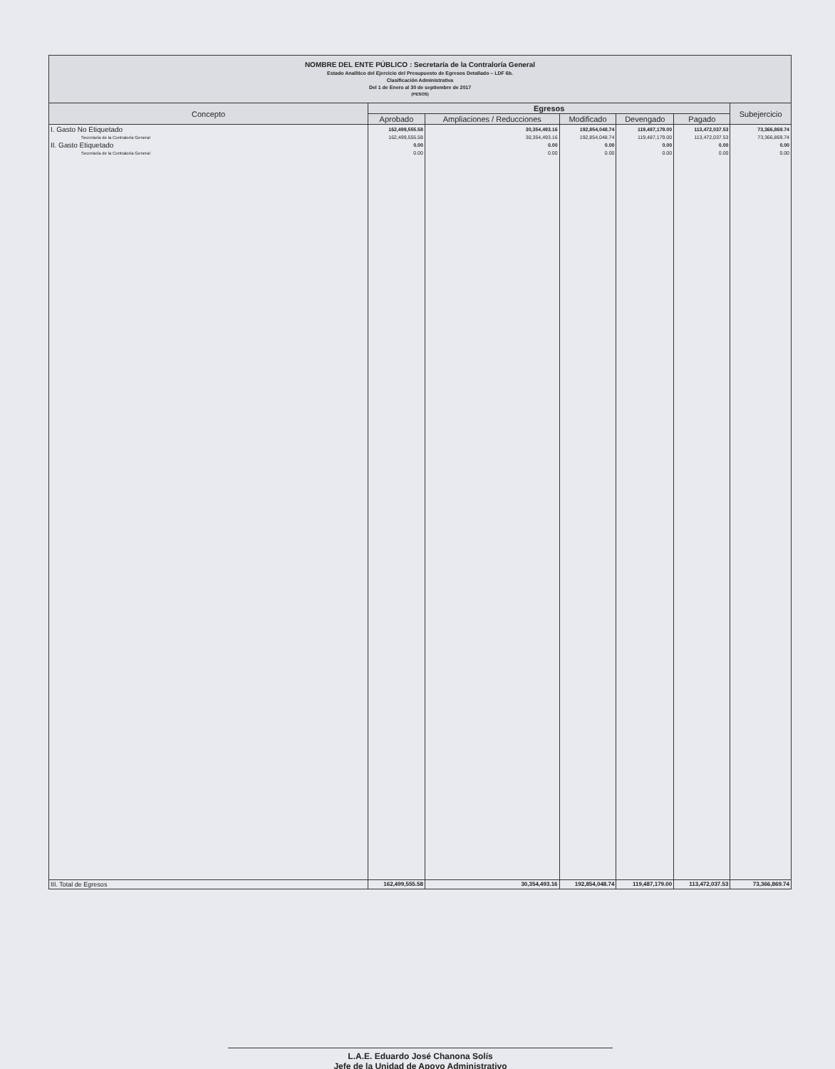NOMBRE DEL ENTE PÚBLICO : Secretaría de la Contraloría General
Estado Analítico del Ejercicio del Presupuesto de Egresos Detallado – LDF 6b.
Clasificación Administrativa
Del 1 de Enero al 30 de septiembre de 2017
(PESOS)
| Concepto | Egresos | | | | | Subejercicio |
| --- | --- | --- | --- | --- | --- | --- |
| | Aprobado | Ampliaciones / Reducciones | Modificado | Devengado | Pagado | |
| I. Gasto No Etiquetado | 162,499,555.58 | 30,354,493.16 | 192,854,048.74 | 119,487,179.00 | 113,472,037.53 | 73,366,869.74 |
| Secretaría de la Contraloría General | 162,499,555.58 | 30,354,493.16 | 192,854,048.74 | 119,487,179.00 | 113,472,037.53 | 73,366,869.74 |
| II. Gasto Etiquetado | 0.00 | 0.00 | 0.00 | 0.00 | 0.00 | 0.00 |
| Secretaría de la Contraloría General | 0.00 | 0.00 | 0.00 | 0.00 | 0.00 | 0.00 |
| III. Total de Egresos | 162,499,555.58 | 30,354,493.16 | 192,854,048.74 | 119,487,179.00 | 113,472,037.53 | 73,366,869.74 |
L.A.E. Eduardo José Chanona Solís
Jefe de la Unidad de Apoyo Administrativo